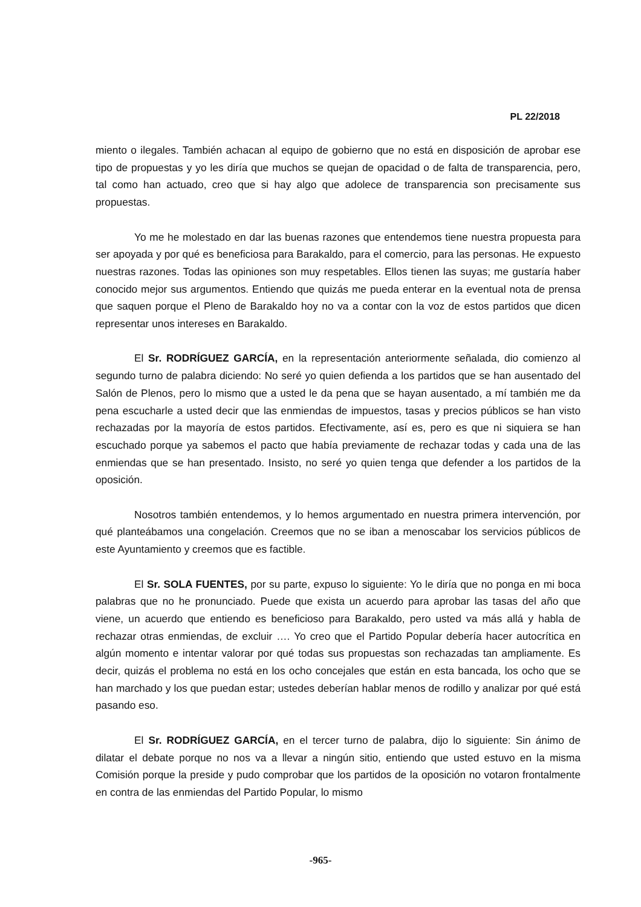PL 22/2018
miento o ilegales. También achacan al equipo de gobierno que no está en disposición de aprobar ese tipo de propuestas y yo les diría que muchos se quejan de opacidad o de falta de transparencia, pero, tal como han actuado, creo que si hay algo que adolece de transparencia son precisamente sus propuestas.
Yo me he molestado en dar las buenas razones que entendemos tiene nuestra propuesta para ser apoyada y por qué es beneficiosa para Barakaldo, para el comercio, para las personas. He expuesto nuestras razones. Todas las opiniones son muy respetables. Ellos tienen las suyas; me gustaría haber conocido mejor sus argumentos. Entiendo que quizás me pueda enterar en la eventual nota de prensa que saquen porque el Pleno de Barakaldo hoy no va a contar con la voz de estos partidos que dicen representar unos intereses en Barakaldo.
El Sr. RODRÍGUEZ GARCÍA, en la representación anteriormente señalada, dio comienzo al segundo turno de palabra diciendo: No seré yo quien defienda a los partidos que se han ausentado del Salón de Plenos, pero lo mismo que a usted le da pena que se hayan ausentado, a mí también me da pena escucharle a usted decir que las enmiendas de impuestos, tasas y precios públicos se han visto rechazadas por la mayoría de estos partidos. Efectivamente, así es, pero es que ni siquiera se han escuchado porque ya sabemos el pacto que había previamente de rechazar todas y cada una de las enmiendas que se han presentado. Insisto, no seré yo quien tenga que defender a los partidos de la oposición.
Nosotros también entendemos, y lo hemos argumentado en nuestra primera intervención, por qué planteábamos una congelación. Creemos que no se iban a menoscabar los servicios públicos de este Ayuntamiento y creemos que es factible.
El Sr. SOLA FUENTES, por su parte, expuso lo siguiente: Yo le diría que no ponga en mi boca palabras que no he pronunciado. Puede que exista un acuerdo para aprobar las tasas del año que viene, un acuerdo que entiendo es beneficioso para Barakaldo, pero usted va más allá y habla de rechazar otras enmiendas, de excluir …. Yo creo que el Partido Popular debería hacer autocrítica en algún momento e intentar valorar por qué todas sus propuestas son rechazadas tan ampliamente. Es decir, quizás el problema no está en los ocho concejales que están en esta bancada, los ocho que se han marchado y los que puedan estar; ustedes deberían hablar menos de rodillo y analizar por qué está pasando eso.
El Sr. RODRÍGUEZ GARCÍA, en el tercer turno de palabra, dijo lo siguiente: Sin ánimo de dilatar el debate porque no nos va a llevar a ningún sitio, entiendo que usted estuvo en la misma Comisión porque la preside y pudo comprobar que los partidos de la oposición no votaron frontalmente en contra de las enmiendas del Partido Popular, lo mismo
-965-